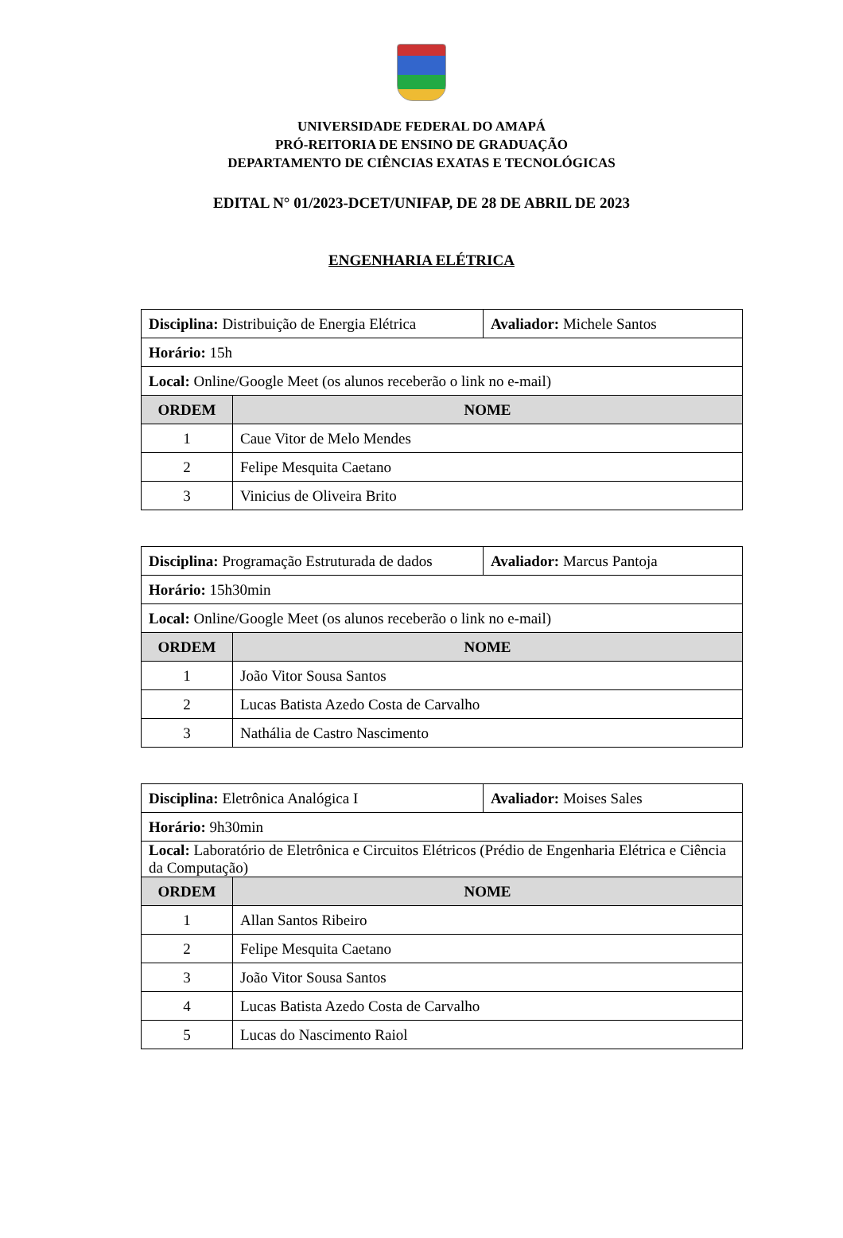UNIVERSIDADE FEDERAL DO AMAPÁ
PRÓ-REITORIA DE ENSINO DE GRADUAÇÃO
DEPARTAMENTO DE CIÊNCIAS EXATAS E TECNOLÓGICAS
EDITAL N° 01/2023-DCET/UNIFAP, DE 28 DE ABRIL DE 2023
ENGENHARIA ELÉTRICA
| Disciplina: Distribuição de Energia Elétrica | | Avaliador: Michele Santos |
| Horário: 15h | | |
| Local: Online/Google Meet (os alunos receberão o link no e-mail) | | |
| ORDEM | NOME | |
| 1 | Caue Vitor de Melo Mendes | |
| 2 | Felipe Mesquita Caetano | |
| 3 | Vinicius de Oliveira Brito | |
| Disciplina: Programação Estruturada de dados | | Avaliador: Marcus Pantoja |
| Horário: 15h30min | | |
| Local: Online/Google Meet (os alunos receberão o link no e-mail) | | |
| ORDEM | NOME | |
| 1 | João Vitor Sousa Santos | |
| 2 | Lucas Batista Azedo Costa de Carvalho | |
| 3 | Nathália de Castro Nascimento | |
| Disciplina: Eletrônica Analógica I | | Avaliador: Moises Sales |
| Horário: 9h30min | | |
| Local: Laboratório de Eletrônica e Circuitos Elétricos (Prédio de Engenharia Elétrica e Ciência da Computação) | | |
| ORDEM | NOME | |
| 1 | Allan Santos Ribeiro | |
| 2 | Felipe Mesquita Caetano | |
| 3 | João Vitor Sousa Santos | |
| 4 | Lucas Batista Azedo Costa de Carvalho | |
| 5 | Lucas do Nascimento Raiol | |